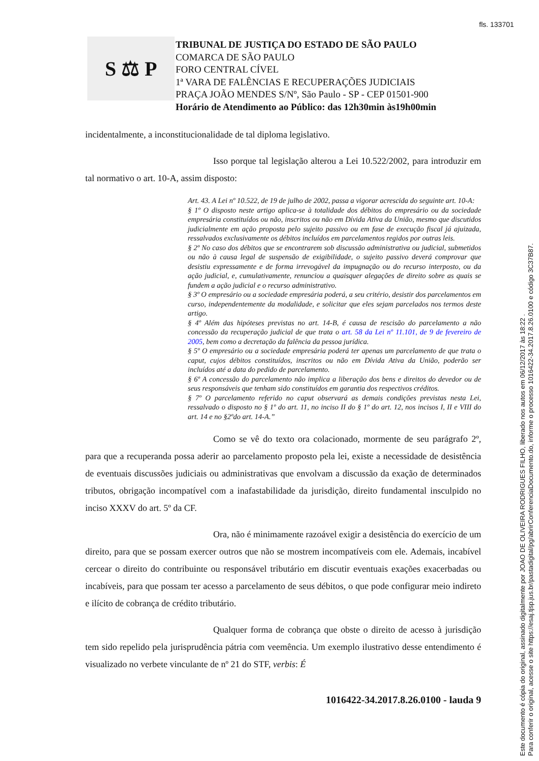fls. 133701
S ⚖ P
TRIBUNAL DE JUSTIÇA DO ESTADO DE SÃO PAULO
COMARCA DE SÃO PAULO
FORO CENTRAL CÍVEL
1ª VARA DE FALÊNCIAS E RECUPERAÇÕES JUDICIAIS
PRAÇA JOÃO MENDES S/Nº, São Paulo - SP - CEP 01501-900
Horário de Atendimento ao Público: das 12h30min às19h00min
incidentalmente, a inconstitucionalidade de tal diploma legislativo.
Isso porque tal legislação alterou a Lei 10.522/2002, para introduzir em tal normativo o art. 10-A, assim disposto:
Art. 43. A Lei nº 10.522, de 19 de julho de 2002, passa a vigorar acrescida do seguinte art. 10-A:
§ 1º O disposto neste artigo aplica-se à totalidade dos débitos do empresário ou da sociedade empresária constituídos ou não, inscritos ou não em Dívida Ativa da União, mesmo que discutidos judicialmente em ação proposta pelo sujeito passivo ou em fase de execução fiscal já ajuizada, ressalvados exclusivamente os débitos incluídos em parcelamentos regidos por outras leis.
§ 2º No caso dos débitos que se encontrarem sob discussão administrativa ou judicial, submetidos ou não à causa legal de suspensão de exigibilidade, o sujeito passivo deverá comprovar que desistiu expressamente e de forma irrevogável da impugnação ou do recurso interposto, ou da ação judicial, e, cumulativamente, renunciou a quaisquer alegações de direito sobre as quais se fundem a ação judicial e o recurso administrativo.
§ 3º O empresário ou a sociedade empresária poderá, a seu critério, desistir dos parcelamentos em curso, independentemente da modalidade, e solicitar que eles sejam parcelados nos termos deste artigo.
§ 4º Além das hipóteses previstas no art. 14-B, é causa de rescisão do parcelamento a não concessão da recuperação judicial de que trata o art. 58 da Lei nº 11.101, de 9 de fevereiro de 2005, bem como a decretação da falência da pessoa jurídica.
§ 5º O empresário ou a sociedade empresária poderá ter apenas um parcelamento de que trata o caput, cujos débitos constituídos, inscritos ou não em Dívida Ativa da União, poderão ser incluídos até a data do pedido de parcelamento.
§ 6º A concessão do parcelamento não implica a liberação dos bens e direitos do devedor ou de seus responsáveis que tenham sido constituídos em garantia dos respectivos créditos.
§ 7º O parcelamento referido no caput observará as demais condições previstas nesta Lei, ressalvado o disposto no § 1º do art. 11, no inciso II do § 1º do art. 12, nos incisos I, II e VIII do art. 14 e no §2ºdo art. 14-A.”
Como se vê do texto ora colacionado, mormente de seu parágrafo 2º, para que a recuperanda possa aderir ao parcelamento proposto pela lei, existe a necessidade de desistência de eventuais discussões judiciais ou administrativas que envolvam a discussão da exação de determinados tributos, obrigação incompatível com a inafastabilidade da jurisdição, direito fundamental insculpido no inciso XXXV do art. 5º da CF.
Ora, não é minimamente razoável exigir a desistência do exercício de um direito, para que se possam exercer outros que não se mostrem incompatíveis com ele. Ademais, incabível cercear o direito do contribuinte ou responsável tributário em discutir eventuais exações exacerbadas ou incabíveis, para que possam ter acesso a parcelamento de seus débitos, o que pode configurar meio indireto e ilícito de cobrança de crédito tributário.
Qualquer forma de cobrança que obste o direito de acesso à jurisdição tem sido repelido pela jurisprudência pátria com veemência. Um exemplo ilustrativo desse entendimento é visualizado no verbete vinculante de nº 21 do STF, verbis: É
1016422-34.2017.8.26.0100 - lauda 9
Este documento é cópia do original, assinado digitalmente por JOAO DE OLIVEIRA RODRIGUES FILHO, liberado nos autos em 06/12/2017 às 18:22 .
Para conferir o original, acesse o site https://esaj.tjsp.jus.br/pastadigital/pg/abrirConferenciaDocumento.do, informe o processo 1016422-34.2017.8.26.0100 e código 3C37B87.